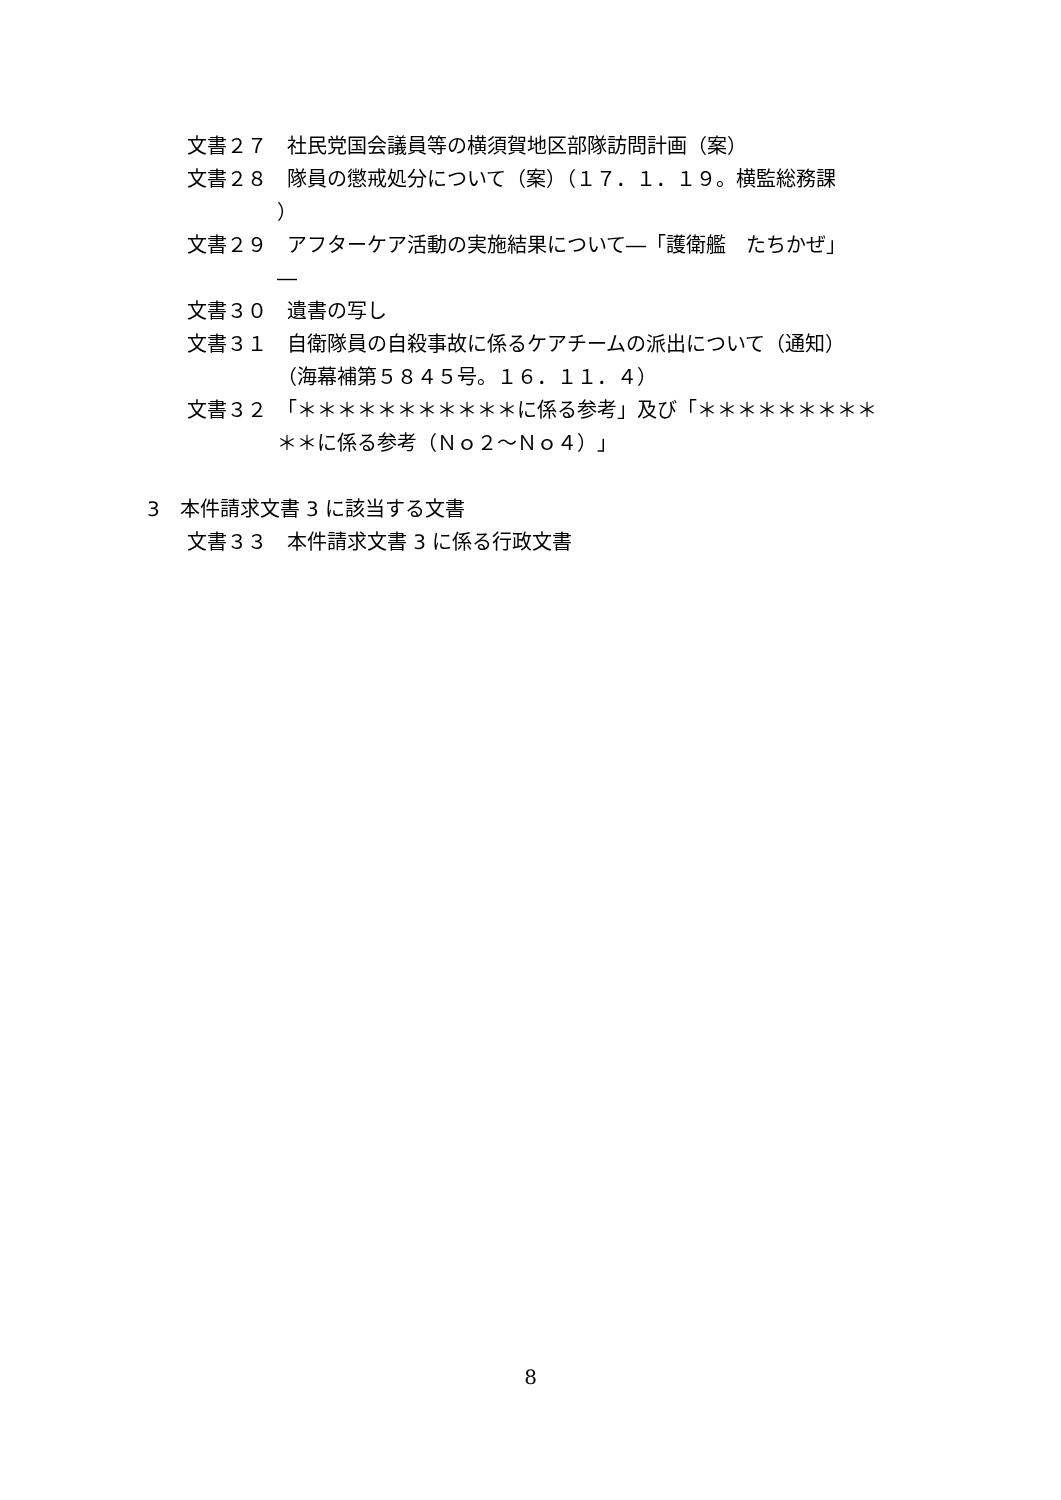文書２７　社民党国会議員等の横須賀地区部隊訪問計画（案）
文書２８　隊員の懲戒処分について（案）（１７．１．１９。横監総務課
）
文書２９　アフターケア活動の実施結果について―「護衛艦　たちかぜ」
―
文書３０　遺書の写し
文書３１　自衛隊員の自殺事故に係るケアチームの派出について（通知）
（海幕補第５８４５号。１６．１１．４）
文書３２　「＊＊＊＊＊＊＊＊＊＊＊に係る参考」及び「＊＊＊＊＊＊＊＊＊
＊＊に係る参考（Ｎｏ２～Ｎｏ４）」
3　本件請求文書 3 に該当する文書
文書３３　本件請求文書 3 に係る行政文書
8